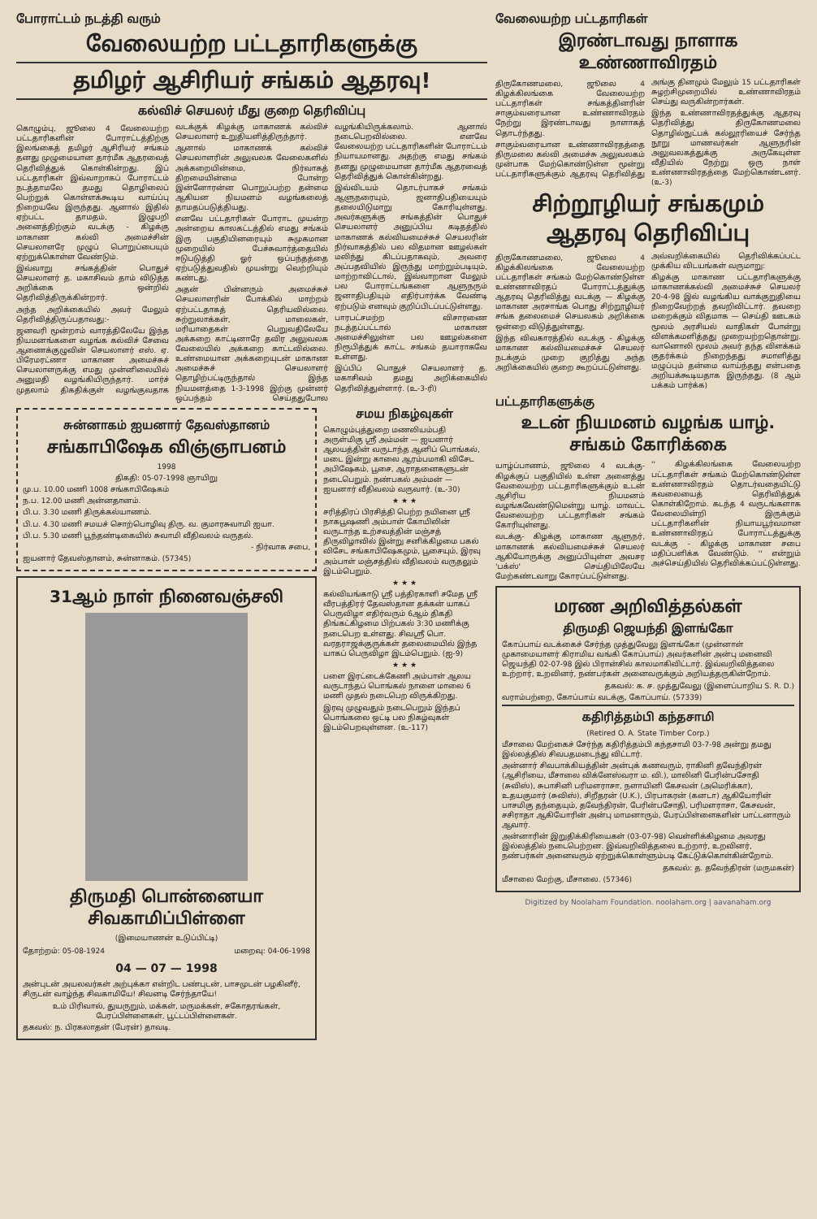போராட்டம் நடத்தி வரும்
வேலையற்ற பட்டதாரிகளுக்கு
தமிழர் ஆசிரியர் சங்கம் ஆதரவு!
கல்விச் செயலர் மீது குறை தெரிவிப்பு
கொழும்பு, ஜூலை 4 வேலையற்ற பட்டதாரிகளின் போராட்டத்திற்கு இலங்கைத் தமிழர் ஆசிரியர் சங்கம் தனது முழுமையான தார்மீக ஆதரவைத் தெரிவித்துக் கொள்கின்றது. இப் பட்டதாரிகள் இவ்வாறாகப் போராட்டம் நடத்தாமலே தமது தொழிலைப் பெற்றுக் கொள்ளக்கூடிய வாய்ப்பு நிறையவே இருந்தது. ஆனால் இதில் ஏற்பட்ட தாமதம், இழுபறி அனைத்திற்கும் வடக்கு - கிழக்கு மாகாண கல்வி அமைச்சின் செயலாளரே முழுப் பொறுப்பையும் ஏற்றுக்கொள்ள வேண்டும்.
இவ்வாறு சங்கத்தின் பொதுச் செயலாளர் த. மகாசிவம் தாம் விடுத்த அறிக்கை ஒன்றில் தெரிவித்திருக்கின்றார்.
அந்த அறிக்கையில் அவர் மேலும் தெரிவித்திருப்பதாவது:-
ஜனவரி மூன்றாம் வாரத்திலேயே இந்த நியமனங்களை வழங்க கல்விச் சேவை ஆணைக்குழுவின் செயலாளர் எஸ். ஏ. பிரேமரட்ணா மாகாண அமைச்சுச் செயலாளருக்கு எமது முன்னிலையில் அனுமதி வழங்கியிருந்தார். மார்ச் முதலாம் திகதிக்குள் வழங்குவதாக வடக்குக் கிழக்கு மாகாணக் கல்விச் செயலாளர் உறுதியளித்திருந்தார்.
ஆனால் மாகாணக் கல்விச் செயலாளரின் அலுவலக வேலைகளில் அக்கறையின்மை, நிர்வாகத் திறமையின்மை போன்ற இன்னோரன்ன பொறுப்பற்ற தன்மை ஆகியன நியமனம் வழங்கலைத் தாமதப்படுத்தியது.
எனவே பட்டதாரிகள் போராட முயன்ற அன்றைய காலகட்டத்தில் எமது சங்கம் இரு பகுதியினரையும் சுமுகமான முறையில் பேச்சுவார்த்தையில் ஈடுபடுத்தி ஓர் ஒப்பந்தத்தை ஏற்படுத்துவதில் முயன்று வெற்றியும் கண்டது.
அதன் பின்னரும் அமைச்சுச் செயலாளரின் போக்கில் மாற்றம் ஏற்பட்டதாகத் தெரியவில்லை. சுற்றுலாக்கள், மாலைகள், மரியாதைகள் பெறுவதிலேயே அக்கறை காட்டினாரே தவிர அலுவலக வேலையில் அக்கறை காட்டவில்லை. உண்மையான அக்கறையுடன் மாகாண அமைச்சுச் செயலாளர் தொழிற்பட்டிருந்தால் இந்த நியமனத்தை 1-3-1998 இற்கு முன்னர் ஒப்பந்தம் செய்ததுபோல வழங்கியிருக்கலாம். ஆனால் நடைபெறவில்லை. எனவே வேலையற்ற பட்டதாரிகளின் போராட்டம் நியாயமானது. அதற்கு எமது சங்கம் தனது முழுமையான தார்மீக ஆதரவைத் தெரிவித்துக் கொள்கின்றது.
இவ்விடயம் தொடர்பாகச் சங்கம் ஆளுநரையும், ஜனாதிபதியையும் தலையிடுமாறு கோரியுள்ளது. அவர்களுக்கு சங்கத்தின் பொதுச் செயலாளர் அனுப்பிய கடிதத்தில் மாகாணக் கல்வியமைச்சுச் செயலரின் நிர்வாகத்தில் பல விதமான ஊழல்கள் மலிந்து கிடப்பதாகவும், அவரை அப்பதவியில் இருந்து மாற்றும்படியும், மாற்றாவிட்டால், இவ்வாறான மேலும் பல போராட்டங்களை ஆளுநரும் ஜனாதிபதியும் எதிர்பார்க்க வேண்டி ஏற்படும் எனவும் குறிப்பிடப்பட்டுள்ளது.
பாரபட்சமற்ற விசாரணை நடத்தப்பட்டால் மாகாண அமைச்சிலுள்ள பல ஊழல்களை நிரூபித்துக் காட்ட சங்கம் தயாராகவே உள்ளது.
இப்பிப் பொதுச் செயலாளர் த. மகாசிவம் தமது அறிக்கையில் தெரிவித்துள்ளார். (உ-3-ரி)
சுன்னாகம் ஐயனார் தேவஸ்தானம்
சங்காபிஷேக விஞ்ஞாபனம்
1998
திகதி: 05-07-1998 ஞாயிறு
மு.ப. 10.00 மணி 1008 சங்காபிஷேகம்
ந.ப. 12.00 மணி அன்னதானம்.
பி.ப. 3.30 மணி திருக்கல்யாணம்.
பி.ப. 4.30 மணி சமயச் சொற்பொழிவு திரு. வ. குமாரசுவாமி ஐயா.
பி.ப. 5.30 மணி பூந்தண்டிகையில் சுவாமி வீதிவலம் வருதல்.
- நிர்வாக சபை,
ஐயனார் தேவஸ்தானம், சுன்னாகம். (57345)
31ஆம் நாள் நினைவஞ்சலி
திருமதி பொன்னையா சிவகாமிப்பிள்ளை
(இமையாணன் உடுப்பிட்டி)
தோற்றம்: 05-08-1924 மறைவு: 04-06-1998
04 — 07 — 1998
அன்புடன் அயலவர்கள் அற்புக்கா என்றிட பண்புடன், பாசமுடன் பழகினீர், சிருடன் வாழ்ந்த சிவகாமியே! சிவனடி சேர்ந்தாயே!
உம் பிரிவால், துயருறும், மக்கள், மருமக்கள், சகோதரங்கள், பேரப்பிள்ளைகள், பூட்டப்பிள்ளைகள்.
தகவல்: ந. பிரகலாதன் (பேரன்) தாவடி.
சமய நிகழ்வுகள்
கொழும்புத்துறை மணலியம்பதி அருள்மிகு ஸ்ரீ அம்மன் — ஐயனார் ஆலயத்தின் வருடாந்த ஆனிப் பொங்கல், மடை இன்று காலை ஆரம்பமாகி விசேட அபிஷேகம், பூசை, ஆராதனைகளுடன் நடைபெறும். நண்பகல் அம்மன் — ஐயனார் வீதிவலம் வருவார். (உ-30)
★ ★ ★
சரித்திரப் பிரசித்தி பெற்ற நயினை ஸ்ரீ நாகபூஷணி அம்பாள் கோயிலின் வருடாந்த உற்சவத்தின் மஞ்சத் திருவிழாவில் இன்று சனிக்கிழமை பகல் விசேட சங்காபிஷேகமும், பூசையும், இரவு அம்பாள் மஞ்சத்தில் வீதிவலம் வருதலும் இடம்பெறும்.
★ ★ ★
கல்வியங்காடு ஸ்ரீ பத்திரகாளி சமேத ஸ்ரீ வீரபத்திரர் தேவஸ்தான தக்கன் யாகப் பெருவிழா எதிர்வரும் 6ஆம் திகதி திங்கட்கிழமை பிற்பகல் 3:30 மணிக்கு நடைபெற உள்ளது. சிவஸ்ரீ பொ. வரதராஜக்குருக்கள் தலைமையில் இந்த யாகப் பெருவிழா இடம்பெறும். (ஐ-9)
★ ★ ★
பளை இரட்டைக்கேணி அம்பாள் ஆலய வருடாந்தப் பொங்கல் நாளை மாலை 6 மணி முதல் நடைபெற விருக்கிறது.
இரவு முழுவதும் நடைபெறும் இந்தப் பொங்கலை ஒட்டி பல நிகழ்வுகள் இடம்பெறவுள்ளன. (உ-117)
வேலையற்ற பட்டதாரிகள்
இரண்டாவது நாளாக உண்ணாவிரதம்
திருகோணமலை, ஜூலை 4 கிழக்கிலங்கை வேலையற்ற பட்டதாரிகள் சங்கத்தினரின் சாகும்வரையான உண்ணாவிரதம் நேற்று இரண்டாவது நாளாகத் தொடர்ந்தது.
சாகும்வரையான உண்ணாவிரதத்தை திருமலை கல்வி அமைச்சு அலுவலகம் முன்பாக மேற்கொண்டுள்ள மூன்று பட்டதாரிகளுக்கும் ஆதரவு தெரிவித்து அங்கு தினமும் மேலும் 15 பட்டதாரிகள் சுழற்சிமுறையில் உண்ணாவிரதம் செய்து வருகின்றார்கள்.
இந்த உண்ணாவிரதத்துக்கு ஆதரவு தெரிவித்து திருகோணமலை தொழில்நுட்பக் கல்லூரியைச் சேர்ந்த நூறு மாணவர்கள் ஆளுநரின் அலுவலகத்துக்கு அருகேயுள்ள வீதியில் நேற்று ஒரு நாள் உண்ணாவிரதத்தை மேற்கொண்டனர். (உ-3)
சிற்றூழியர் சங்கமும் ஆதரவு தெரிவிப்பு
திருகோணமலை, ஜூலை 4 கிழக்கிலங்கை வேலையற்ற பட்டதாரிகள் சங்கம் மேற்கொண்டுள்ள உண்ணாவிரதப் போராட்டத்துக்கு ஆதரவு தெரிவித்து வடக்கு — கிழக்கு மாகாண அரசாங்க பொது சிற்றூழியர் சங்க தலைமைச் செயலகம் அறிக்கை ஒன்றை விடுத்துள்ளது.
இந்த விவகாரத்தில் வடக்கு - கிழக்கு மாகாண கல்வியமைச்சுச் செயலர் நடக்கும் முறை குறித்து அந்த அறிக்கையில் குறை கூறப்பட்டுள்ளது.
அவ்வறிக்கையில் தெரிவிக்கப்பட்ட முக்கிய விடயங்கள் வருமாறு:
கிழக்கு மாகாண பட்டதாரிகளுக்கு மாகாணக்கல்வி அமைச்சுச் செயலர் 20-4-98 இல் வழங்கிய வாக்குறுதியை நிறைவேற்றத் தவறிவிட்டார். தவறை மறைக்கும் விதமாக — செய்தி ஊடகம் மூலம் அரசியல் வாதிகள் போன்று விளக்கமளித்தது முறையற்றதொன்று. வானொலி மூலம் அவர் தந்த விளக்கம் குதர்க்கம் நிறைந்தது சமாளித்து மழுப்பும் தன்மை வாய்ந்தது என்பதை அறியக்கூடியதாக இருந்தது. (8 ஆம் பக்கம் பார்க்க)
பட்டதாரிகளுக்கு
உடன் நியமனம் வழங்க யாழ். சங்கம் கோரிக்கை
யாழ்ப்பாணம், ஜூலை 4 வடக்கு-கிழக்குப் பகுதியில் உள்ள அனைத்து வேலையற்ற பட்டதாரிகளுக்கும் உடன் ஆசிரிய நியமனம் வழங்கவேண்டுமென்று யாழ். மாவட்ட வேலையற்ற பட்டதாரிகள் சங்கம் கோரியுள்ளது.
வடக்கு- கிழக்கு மாகாண ஆளுநர், மாகாணக் கல்வியமைச்சுச் செயலர் ஆகியோருக்கு அனுப்பியுள்ள அவசர 'பக்ஸ்' செய்தியிலேயே மேற்கண்டவாறு கோரப்பட்டுள்ளது.
'' கிழக்கிலங்கை வேலையற்ற பட்டதாரிகள் சங்கம் மேற்கொண்டுள்ள உண்ணாவிரதம் தொடர்வதையிட்டு கவலையைத் தெரிவித்துக் கொள்கிறோம். கடந்த 4 வருடங்களாக வேலையின்றி இருக்கும் பட்டதாரிகளின் நியாயபூர்வமான உண்ணாவிரதப் போராட்டத்துக்கு வடக்கு - கிழக்கு மாகாண சபை மதிப்பளிக்க வேண்டும். '' என்றும் அச்செய்தியில் தெரிவிக்கப்பட்டுள்ளது.
மரண அறிவித்தல்கள்
திருமதி ஜெயந்தி இளங்கோ
கோப்பாய் வடக்கைச் சேர்ந்த முத்துவேலு இளங்கோ (முன்னாள் முகாமையாளர் கிராமிய வங்கி கோப்பாய்) அவர்களின் அன்பு மனைவி ஜெயந்தி 02-07-98 இல் பிரான்சில் காலமாகிவிட்டார். இவ்வறிவித்தலை உற்றார், உறவினர், நண்பர்கள் அனைவருக்கும் அறியத்தருகின்றோம்.
தகவல்: க. ச. முத்துவேலு (இளைப்பாறிய S. R. D.)
வராம்பற்றை, கோப்பாய் வடக்கு, கோப்பாய். (57339)
கதிரித்தம்பி கந்தசாமி
(Retired O. A. State Timber Corp.)
மீசாலை மேற்கைச் சேர்ந்த கதிரித்தம்பி கந்தசாமி 03-7-98 அன்று தமது இல்லத்தில் சிவபதமடைந்து விட்டார்.
அன்னார் சிவபாக்கியத்தின் அன்புக் கணவரும், ராகினி தவேந்திரன் (ஆசிரியை, மீசாலை விக்னேஸ்வரா ம. வி.), மாலினி பேரின்பசோதி (சுவிஸ்), சுபாசினி பரிமளராசா, நளாயினி கேசவன் (அமெரிக்கா), உதயகுமார் (சுவிஸ்), சிறீதரன் (U.K.), பிரபாகரன் (கனடா) ஆகியோரின் பாசமிகு தந்தையும், தவேந்திரன், பேரின்பசோதி, பரிமளராசா, கேசவன், சசிராதா ஆகியோரின் அன்பு மாமனாரும், பேரப்பிள்ளைகளின் பாட்டனாரும் ஆவார்.
அன்னாரின் இறுதிக்கிரியைகள் (03-07-98) வெள்ளிக்கிழமை அவரது இல்லத்தில் நடைபெற்றன. இவ்வறிவித்தலை உற்றார், உறவினர், நண்பர்கள் அனைவரும் ஏற்றுக்கொள்ளும்படி கேட்டுக்கொள்கின்றோம்.
தகவல்: த. தவேந்திரன் (மருமகன்)
மீசாலை மேற்கு, மீசாலை. (57346)
Digitized by Noolaham Foundation. noolaham.org | aavanaham.org